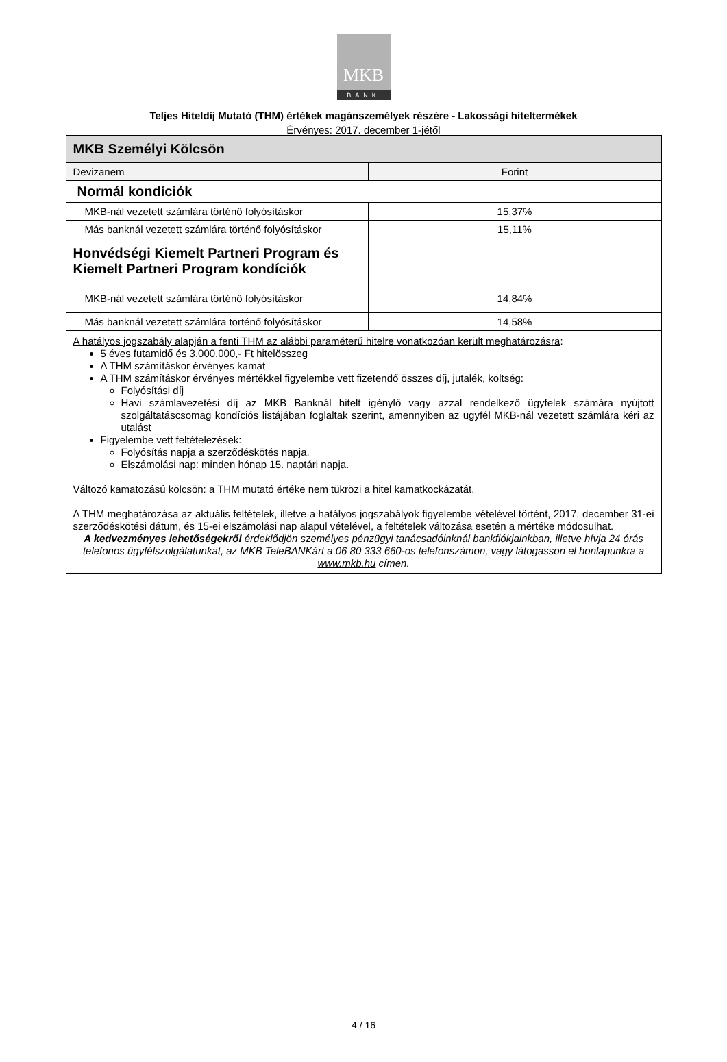MKB
BANK
Teljes Hiteldíj Mutató (THM) értékek magánszemélyek részére - Lakossági hiteltermékek
Érvényes: 2017. december 1-jétől
| MKB Személyi Kölcsön | |
| --- | --- |
| Devizanem | Forint |
| Normál kondíciók | |
| MKB-nál vezetett számlára történő folyósításkor | 15,37% |
| Más banknál vezetett számlára történő folyósításkor | 15,11% |
| Honvédségi Kiemelt Partneri Program és Kiemelt Partneri Program kondíciók | |
| MKB-nál vezetett számlára történő folyósításkor | 14,84% |
| Más banknál vezetett számlára történő folyósításkor | 14,58% |
| A hatályos jogszabály alapján a fenti THM az alábbi paraméterű hitelre vonatkozóan került meghatározásra : 5 éves futamidő és 3.000.000,- Ft hitelösszeg A THM számításkor érvényes kamat A THM számításkor érvényes mértékkel figyelembe vett fizetendő összes díj, jutalék, költség: Folyósítási díj Havi számlavezetési díj az MKB Banknál hitelt igénylő vagy azzal rendelkező ügyfelek számára nyújtott szolgáltatáscsomag kondíciós listájában foglaltak szerint, amennyiben az ügyfél MKB-nál vezetett számlára kéri az utalást Figyelembe vett feltételezések: Folyósítás napja a szerződéskötés napja. Elszámolási nap: minden hónap 15. naptári napja. Változó kamatozású kölcsön: a THM mutató értéke nem tükrözi a hitel kamatkockázatát. A THM meghatározása az aktuális feltételek, illetve a hatályos jogszabályok figyelembe vételével történt, 2017. december 31-ei szerződéskötési dátum, és 15-ei elszámolási nap alapul vételével, a feltételek változása esetén a mértéke módosulhat. A kedvezményes lehetőségekről érdeklődjön személyes pénzügyi tanácsadóinknál bankfiókjainkban , illetve hívja 24 órás telefonos ügyfélszolgálatunkat, az MKB TeleBANKárt a 06 80 333 660-os telefonszámon, vagy látogasson el honlapunkra a www.mkb.hu címen. | |
4 / 16